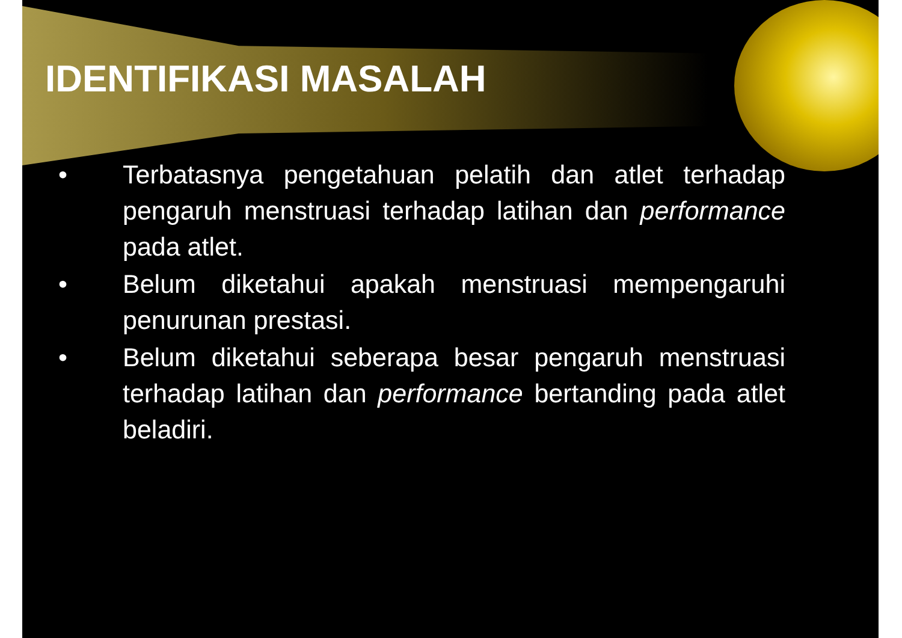IDENTIFIKASI MASALAH
• Terbatasnya pengetahuan pelatih dan atlet terhadap pengaruh menstruasi terhadap latihan dan performance pada atlet.
• Belum diketahui apakah menstruasi mempengaruhi penurunan prestasi.
• Belum diketahui seberapa besar pengaruh menstruasi terhadap latihan dan performance bertanding pada atlet beladiri.